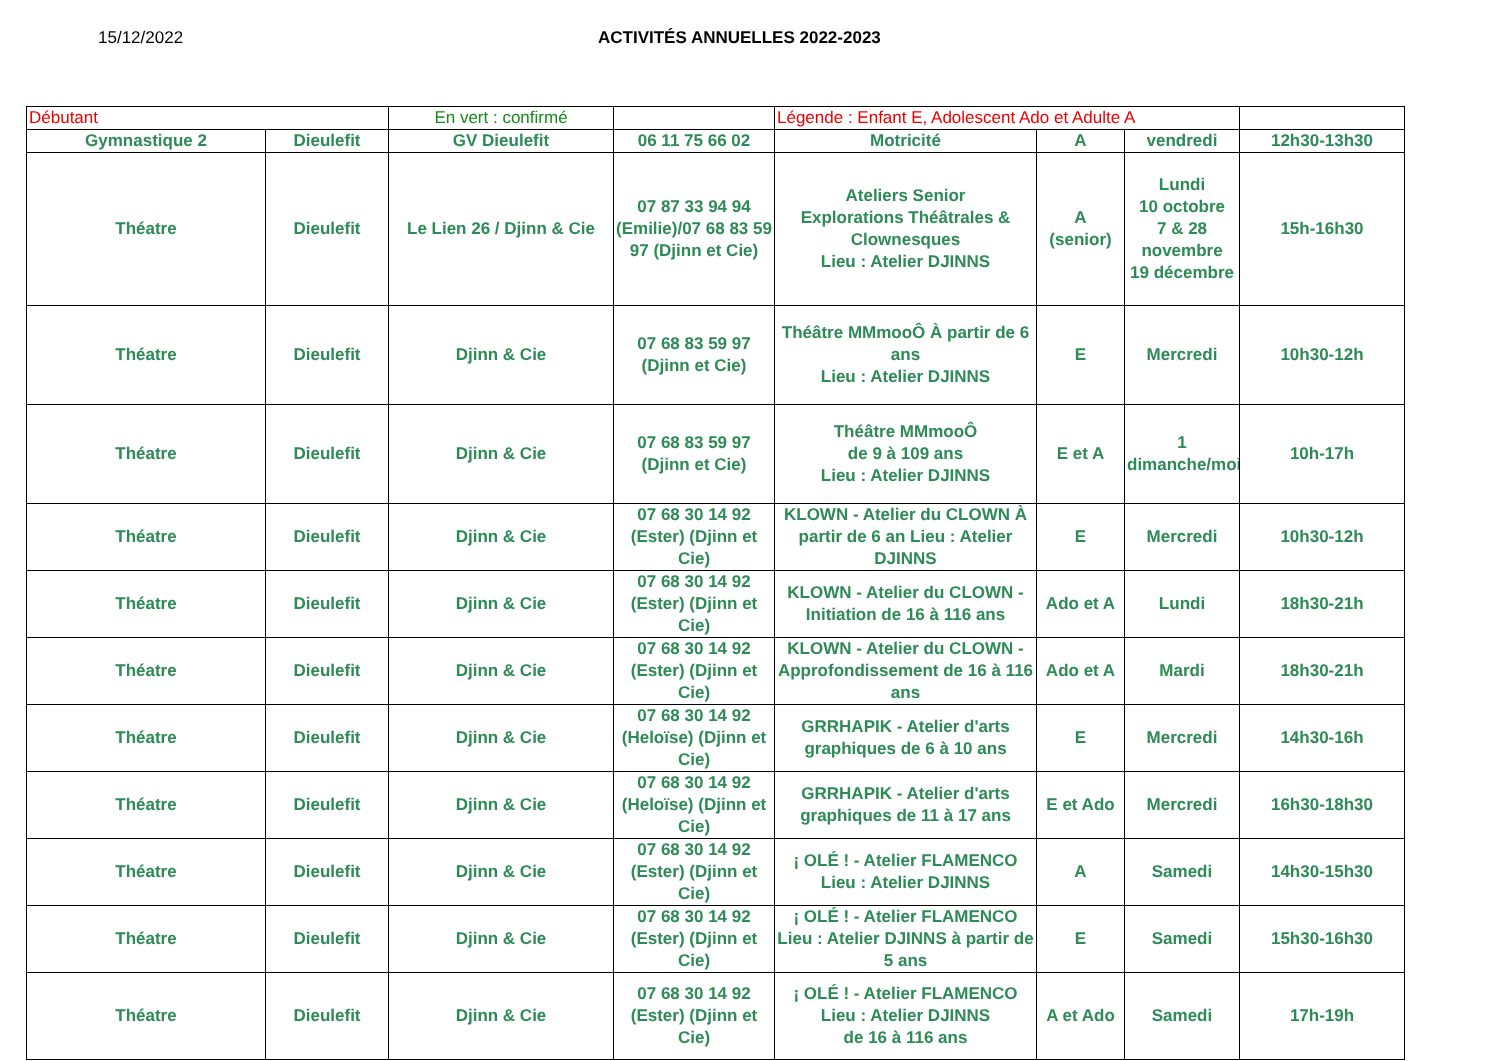15/12/2022 ACTIVITÉS ANNUELLES 2022-2023
| Débutant | | En vert : confirmé | | Légende : Enfant E, Adolescent Ado et Adulte A | | | |
| Gymnastique 2 | Dieulefit | GV Dieulefit | 06 11 75 66 02 | Motricité | A | vendredi | 12h30-13h30 |
| Théatre | Dieulefit | Le Lien 26 / Djinn & Cie | 07 87 33 94 94 (Emilie)/07 68 83 59 97 (Djinn et Cie) | Ateliers Senior Explorations Théâtrales & Clownesques Lieu : Atelier DJINNS | A (senior) | Lundi 10 octobre 7 & 28 novembre 19 décembre | 15h-16h30 |
| Théatre | Dieulefit | Djinn & Cie | 07 68 83 59 97 (Djinn et Cie) | Théâtre MMmooÔ À partir de 6 ans Lieu : Atelier DJINNS | E | Mercredi | 10h30-12h |
| Théatre | Dieulefit | Djinn & Cie | 07 68 83 59 97 (Djinn et Cie) | Théâtre MMmooÔ de 9 à 109 ans Lieu : Atelier DJINNS | E et A | 1 dimanche/mois | 10h-17h |
| Théatre | Dieulefit | Djinn & Cie | 07 68 30 14 92 (Ester) (Djinn et Cie) | KLOWN - Atelier du CLOWN À partir de 6 an Lieu : Atelier DJINNS | E | Mercredi | 10h30-12h |
| Théatre | Dieulefit | Djinn & Cie | 07 68 30 14 92 (Ester) (Djinn et Cie) | KLOWN - Atelier du CLOWN - Initiation de 16 à 116 ans | Ado et A | Lundi | 18h30-21h |
| Théatre | Dieulefit | Djinn & Cie | 07 68 30 14 92 (Ester) (Djinn et Cie) | KLOWN - Atelier du CLOWN - Approfondissement de 16 à 116 ans | Ado et A | Mardi | 18h30-21h |
| Théatre | Dieulefit | Djinn & Cie | 07 68 30 14 92 (Heloïse) (Djinn et Cie) | GRRHAPIK - Atelier d'arts graphiques de 6 à 10 ans | E | Mercredi | 14h30-16h |
| Théatre | Dieulefit | Djinn & Cie | 07 68 30 14 92 (Heloïse) (Djinn et Cie) | GRRHAPIK - Atelier d'arts graphiques de 11 à 17 ans | E et Ado | Mercredi | 16h30-18h30 |
| Théatre | Dieulefit | Djinn & Cie | 07 68 30 14 92 (Ester) (Djinn et Cie) | ¡ OLÉ ! - Atelier FLAMENCO Lieu : Atelier DJINNS | A | Samedi | 14h30-15h30 |
| Théatre | Dieulefit | Djinn & Cie | 07 68 30 14 92 (Ester) (Djinn et Cie) | ¡ OLÉ ! - Atelier FLAMENCO Lieu : Atelier DJINNS à partir de 5 ans | E | Samedi | 15h30-16h30 |
| Théatre | Dieulefit | Djinn & Cie | 07 68 30 14 92 (Ester) (Djinn et Cie) | ¡ OLÉ ! - Atelier FLAMENCO Lieu : Atelier DJINNS de 16 à 116 ans | A et Ado | Samedi | 17h-19h |